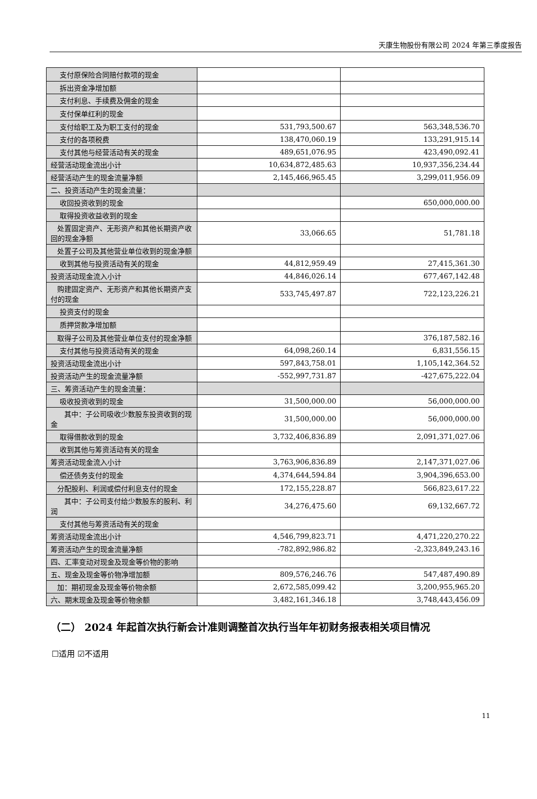天康生物股份有限公司 2024 年第三季度报告
| 支付原保险合同赔付款项的现金 | | |
| 拆出资金净增加额 | | |
| 支付利息、手续费及佣金的现金 | | |
| 支付保单红利的现金 | | |
| 支付给职工及为职工支付的现金 | 531,793,500.67 | 563,348,536.70 |
| 支付的各项税费 | 138,470,060.19 | 133,291,915.14 |
| 支付其他与经营活动有关的现金 | 489,651,076.95 | 423,490,092.41 |
| 经营活动现金流出小计 | 10,634,872,485.63 | 10,937,356,234.44 |
| 经营活动产生的现金流量净额 | 2,145,466,965.45 | 3,299,011,956.09 |
| 二、投资活动产生的现金流量： | | |
| 收回投资收到的现金 | | 650,000,000.00 |
| 取得投资收益收到的现金 | | |
| 处置固定资产、无形资产和其他长期资产收回的现金净额 | 33,066.65 | 51,781.18 |
| 处置子公司及其他营业单位收到的现金净额 | | |
| 收到其他与投资活动有关的现金 | 44,812,959.49 | 27,415,361.30 |
| 投资活动现金流入小计 | 44,846,026.14 | 677,467,142.48 |
| 购建固定资产、无形资产和其他长期资产支付的现金 | 533,745,497.87 | 722,123,226.21 |
| 投资支付的现金 | | |
| 质押贷款净增加额 | | |
| 取得子公司及其他营业单位支付的现金净额 | | 376,187,582.16 |
| 支付其他与投资活动有关的现金 | 64,098,260.14 | 6,831,556.15 |
| 投资活动现金流出小计 | 597,843,758.01 | 1,105,142,364.52 |
| 投资活动产生的现金流量净额 | -552,997,731.87 | -427,675,222.04 |
| 三、筹资活动产生的现金流量： | | |
| 吸收投资收到的现金 | 31,500,000.00 | 56,000,000.00 |
| 其中：子公司吸收少数股东投资收到的现金 | 31,500,000.00 | 56,000,000.00 |
| 取得借款收到的现金 | 3,732,406,836.89 | 2,091,371,027.06 |
| 收到其他与筹资活动有关的现金 | | |
| 筹资活动现金流入小计 | 3,763,906,836.89 | 2,147,371,027.06 |
| 偿还债务支付的现金 | 4,374,644,594.84 | 3,904,396,653.00 |
| 分配股利、利润或偿付利息支付的现金 | 172,155,228.87 | 566,823,617.22 |
| 其中：子公司支付给少数股东的股利、利润 | 34,276,475.60 | 69,132,667.72 |
| 支付其他与筹资活动有关的现金 | | |
| 筹资活动现金流出小计 | 4,546,799,823.71 | 4,471,220,270.22 |
| 筹资活动产生的现金流量净额 | -782,892,986.82 | -2,323,849,243.16 |
| 四、汇率变动对现金及现金等价物的影响 | | |
| 五、现金及现金等价物净增加额 | 809,576,246.76 | 547,487,490.89 |
| 加：期初现金及现金等价物余额 | 2,672,585,099.42 | 3,200,955,965.20 |
| 六、期末现金及现金等价物余额 | 3,482,161,346.18 | 3,748,443,456.09 |
（二） 2024 年起首次执行新会计准则调整首次执行当年年初财务报表相关项目情况
☐适用 ☑不适用
11